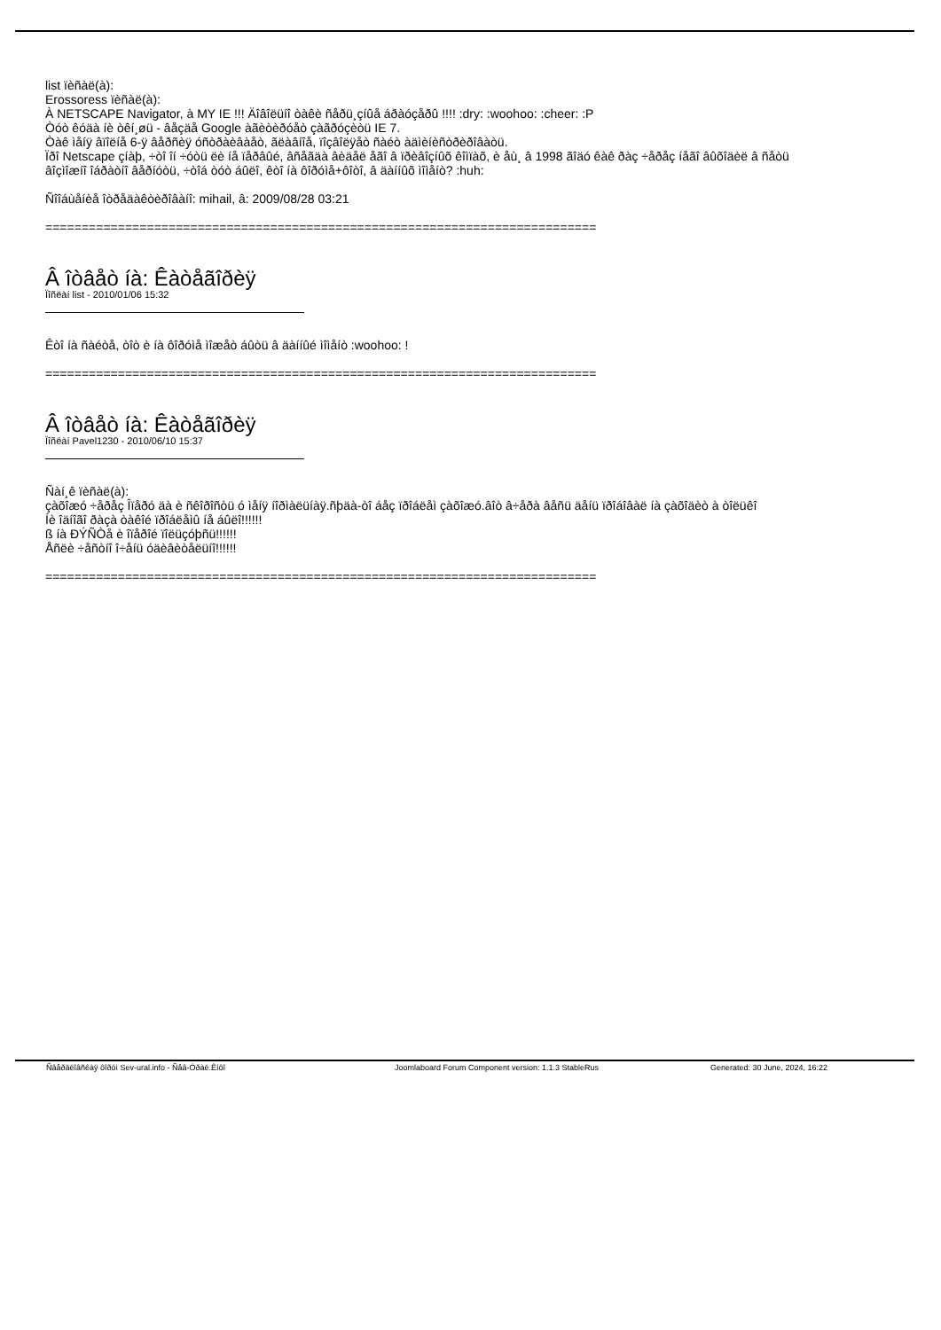list ïèñàë(à):
Erossoress ïèñàë(à):
À NETSCAPE Navigator, à MY IE !!! Äîâîëüíî òàêè ñåðü¸çíûå áðàóçåðû !!!! :dry: :woohoo: :cheer: :P
Òóò êóäà íè òêí¸øü - âåçäå Google àãèòèðóåò çàãðóçèòü IE 7.
Òàê ìåíÿ âïîëíå 6-ÿ âåðñèÿ óñòðàèâàåò, ãëàâíîå, ïîçâîëÿåò ñàéò àäìèíèñòðèðîâàòü.
Ïðî Netscape çíàþ, ÷òî îí ÷óòü ëè íå ïåðâûé, âñåãäà âèäåë åãî â ïðèâîçíûõ êîìïàõ, è åù¸ â 1998 ãîäó êàê ðàç ÷åðåç íåãî âûõîäèë â ñåòü
âîçìîæíî îáðàòíî âåðíóòü, ÷òîá òóò áûëî, êòî íà ôîðóìå+ôîòî, â äàííûõ ìîìåíò? :huh:
Ñîîáùåíèå îòðåäàêòèðîâàíî: mihail, â: 2009/08/28 03:21
============================================================================
Â îòâåò íà: Êàòåãîðèÿ
Ïîñëàí list - 2010/01/06 15:32
Êòî íà ñàéòå, òîò è íà ôîðóìå ìîæåò áûòü â äàííûé ìîìåíò :woohoo: !
============================================================================
Â îòâåò íà: Êàòåãîðèÿ
Ïîñëàí Pavel1230 - 2010/06/10 15:37
Ñàí¸ê ïèñàë(à):
çàõîæó ÷åðåç Îïåðó äà è ñêîðîñòü ó ìåíÿ íîðìàëüíàÿ.ñþäà-òî áåç ïðîáëåì çàõîæó.âîò â÷åðà âåñü äåíü ïðîáîâàë íà çàõîäèò à òîëüêî
Íè îäíîãî ðàçà òàêîé ïðîáëåìû íå áûëî!!!!!!
ß íà ÐÝÑÒå è îïåðîé ïîëüçóþñü!!!!!!
Åñëè ÷åñòíî î÷åíü óäèâèòåëüíî!!!!!!
============================================================================
Ñâåðäëîâñêàÿ ôîðóì Sev-ural.info - Ñåâ-Óðàë.Èíôî Joomlaboard Forum Component version: 1.1.3 StableRus Generated: 30 June, 2024, 16:22